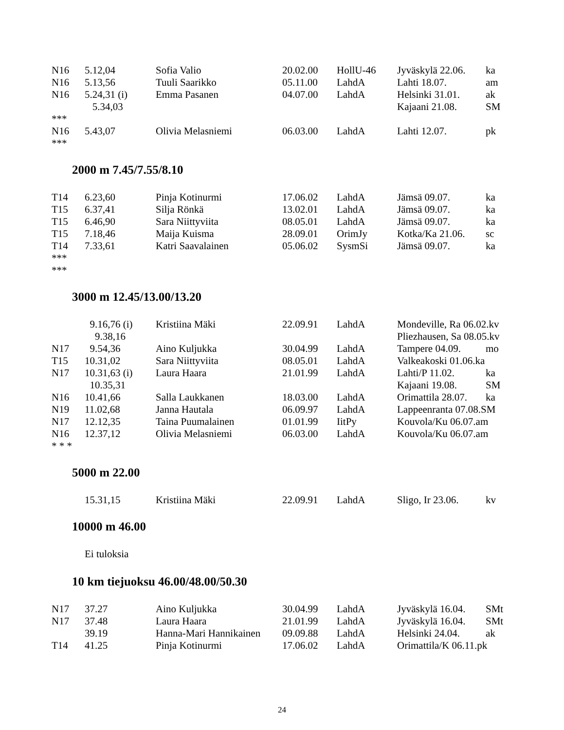| N16 | 5.12,04 | Sofia Valio | 20.02.00 | HollU-46 | Jyväskylä 22.06. | ka |
| N16 | 5.13,56 | Tuuli Saarikko | 05.11.00 | LahdA | Lahti 18.07. | am |
| N16 | 5.24,31 (i) | Emma Pasanen | 04.07.00 | LahdA | Helsinki 31.01. | ak |
| | 5.34,03 | | | | Kajaani 21.08. | SM |
| *** | | | | | | |
| N16 | 5.43,07 | Olivia Melasniemi | 06.03.00 | LahdA | Lahti 12.07. | pk |
| *** | | | | | | |
2000 m 7.45/7.55/8.10
| T14 | 6.23,60 | Pinja Kotinurmi | 17.06.02 | LahdA | Jämsä 09.07. | ka |
| T15 | 6.37,41 | Silja Rönkä | 13.02.01 | LahdA | Jämsä 09.07. | ka |
| T15 | 6.46,90 | Sara Niittyviita | 08.05.01 | LahdA | Jämsä 09.07. | ka |
| T15 | 7.18,46 | Maija Kuisma | 28.09.01 | OrimJy | Kotka/Ka 21.06. | sc |
| T14 | 7.33,61 | Katri Saavalainen | 05.06.02 | SysmSi | Jämsä 09.07. | ka |
| *** | | | | | | |
| *** | | | | | | |
3000 m 12.45/13.00/13.20
| | 9.16,76 (i) | Kristiina Mäki | 22.09.91 | LahdA | Mondeville, Ra 06.02.kv | |
| | 9.38,16 | | | | Pliezhausen, Sa 08.05.kv | |
| N17 | 9.54,36 | Aino Kuljukka | 30.04.99 | LahdA | Tampere 04.09. | mo |
| T15 | 10.31,02 | Sara Niittyviita | 08.05.01 | LahdA | Valkeakoski 01.06.ka | |
| N17 | 10.31,63 (i) | Laura Haara | 21.01.99 | LahdA | Lahti/P 11.02. | ka |
| | 10.35,31 | | | | Kajaani 19.08. | SM |
| N16 | 10.41,66 | Salla Laukkanen | 18.03.00 | LahdA | Orimattila 28.07. | ka |
| N19 | 11.02,68 | Janna Hautala | 06.09.97 | LahdA | Lappeenranta 07.08.SM | |
| N17 | 12.12,35 | Taina Puumalainen | 01.01.99 | IitPy | Kouvola/Ku 06.07.am | |
| N16 | 12.37,12 | Olivia Melasniemi | 06.03.00 | LahdA | Kouvola/Ku 06.07.am | |
| * * * | | | | | | |
5000 m 22.00
| | 15.31,15 | Kristiina Mäki | 22.09.91 | LahdA | Sligo, Ir 23.06. | kv |
10000 m 46.00
Ei tuloksia
10 km tiejuoksu 46.00/48.00/50.30
| N17 | 37.27 | Aino Kuljukka | 30.04.99 | LahdA | Jyväskylä 16.04. | SMt |
| N17 | 37.48 | Laura Haara | 21.01.99 | LahdA | Jyväskylä 16.04. | SMt |
| | 39.19 | Hanna-Mari Hannikainen | 09.09.88 | LahdA | Helsinki 24.04. | ak |
| T14 | 41.25 | Pinja Kotinurmi | 17.06.02 | LahdA | Orimattila/K 06.11.pk | |
24